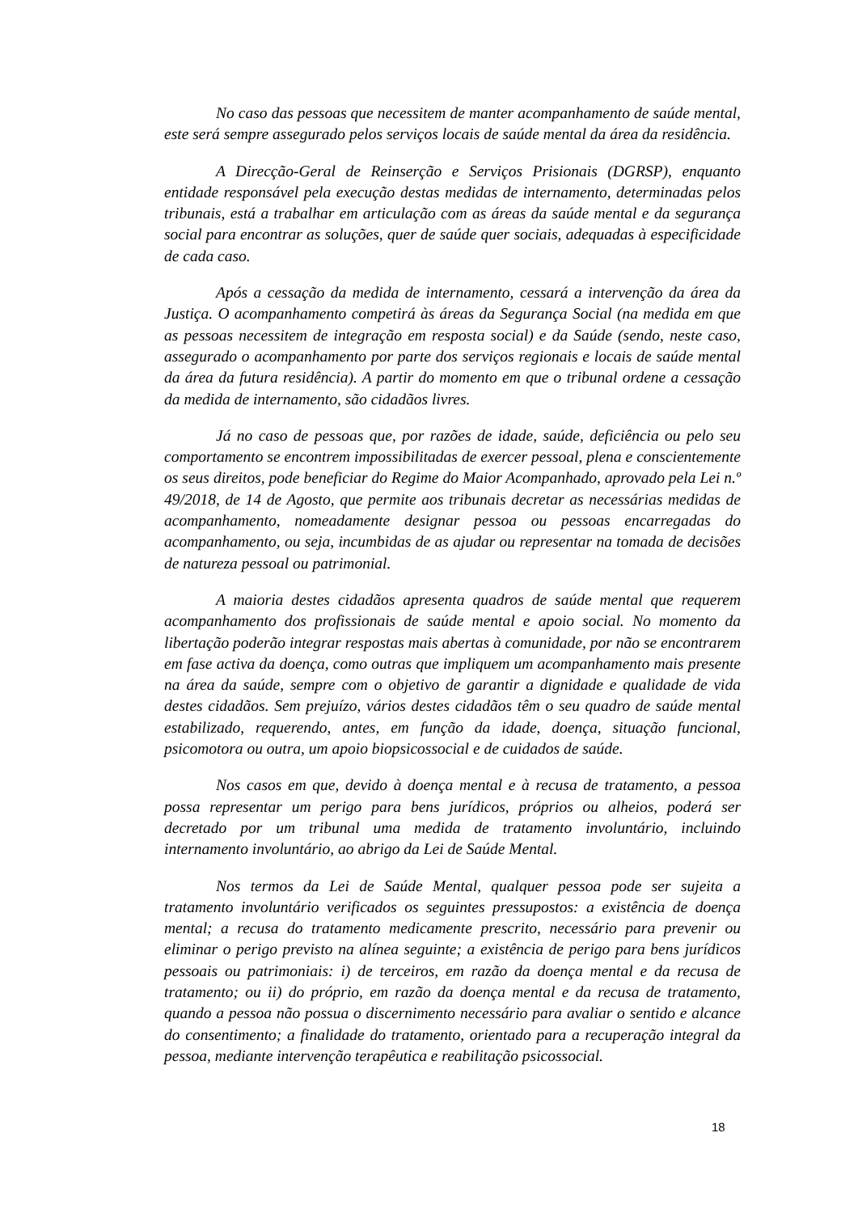No caso das pessoas que necessitem de manter acompanhamento de saúde mental, este será sempre assegurado pelos serviços locais de saúde mental da área da residência.
A Direcção-Geral de Reinserção e Serviços Prisionais (DGRSP), enquanto entidade responsável pela execução destas medidas de internamento, determinadas pelos tribunais, está a trabalhar em articulação com as áreas da saúde mental e da segurança social para encontrar as soluções, quer de saúde quer sociais, adequadas à especificidade de cada caso.
Após a cessação da medida de internamento, cessará a intervenção da área da Justiça. O acompanhamento competirá às áreas da Segurança Social (na medida em que as pessoas necessitem de integração em resposta social) e da Saúde (sendo, neste caso, assegurado o acompanhamento por parte dos serviços regionais e locais de saúde mental da área da futura residência). A partir do momento em que o tribunal ordene a cessação da medida de internamento, são cidadãos livres.
Já no caso de pessoas que, por razões de idade, saúde, deficiência ou pelo seu comportamento se encontrem impossibilitadas de exercer pessoal, plena e conscientemente os seus direitos, pode beneficiar do Regime do Maior Acompanhado, aprovado pela Lei n.º 49/2018, de 14 de Agosto, que permite aos tribunais decretar as necessárias medidas de acompanhamento, nomeadamente designar pessoa ou pessoas encarregadas do acompanhamento, ou seja, incumbidas de as ajudar ou representar na tomada de decisões de natureza pessoal ou patrimonial.
A maioria destes cidadãos apresenta quadros de saúde mental que requerem acompanhamento dos profissionais de saúde mental e apoio social. No momento da libertação poderão integrar respostas mais abertas à comunidade, por não se encontrarem em fase activa da doença, como outras que impliquem um acompanhamento mais presente na área da saúde, sempre com o objetivo de garantir a dignidade e qualidade de vida destes cidadãos. Sem prejuízo, vários destes cidadãos têm o seu quadro de saúde mental estabilizado, requerendo, antes, em função da idade, doença, situação funcional, psicomotora ou outra, um apoio biopsicossocial e de cuidados de saúde.
Nos casos em que, devido à doença mental e à recusa de tratamento, a pessoa possa representar um perigo para bens jurídicos, próprios ou alheios, poderá ser decretado por um tribunal uma medida de tratamento involuntário, incluindo internamento involuntário, ao abrigo da Lei de Saúde Mental.
Nos termos da Lei de Saúde Mental, qualquer pessoa pode ser sujeita a tratamento involuntário verificados os seguintes pressupostos: a existência de doença mental; a recusa do tratamento medicamente prescrito, necessário para prevenir ou eliminar o perigo previsto na alínea seguinte; a existência de perigo para bens jurídicos pessoais ou patrimoniais: i) de terceiros, em razão da doença mental e da recusa de tratamento; ou ii) do próprio, em razão da doença mental e da recusa de tratamento, quando a pessoa não possua o discernimento necessário para avaliar o sentido e alcance do consentimento; a finalidade do tratamento, orientado para a recuperação integral da pessoa, mediante intervenção terapêutica e reabilitação psicossocial.
18